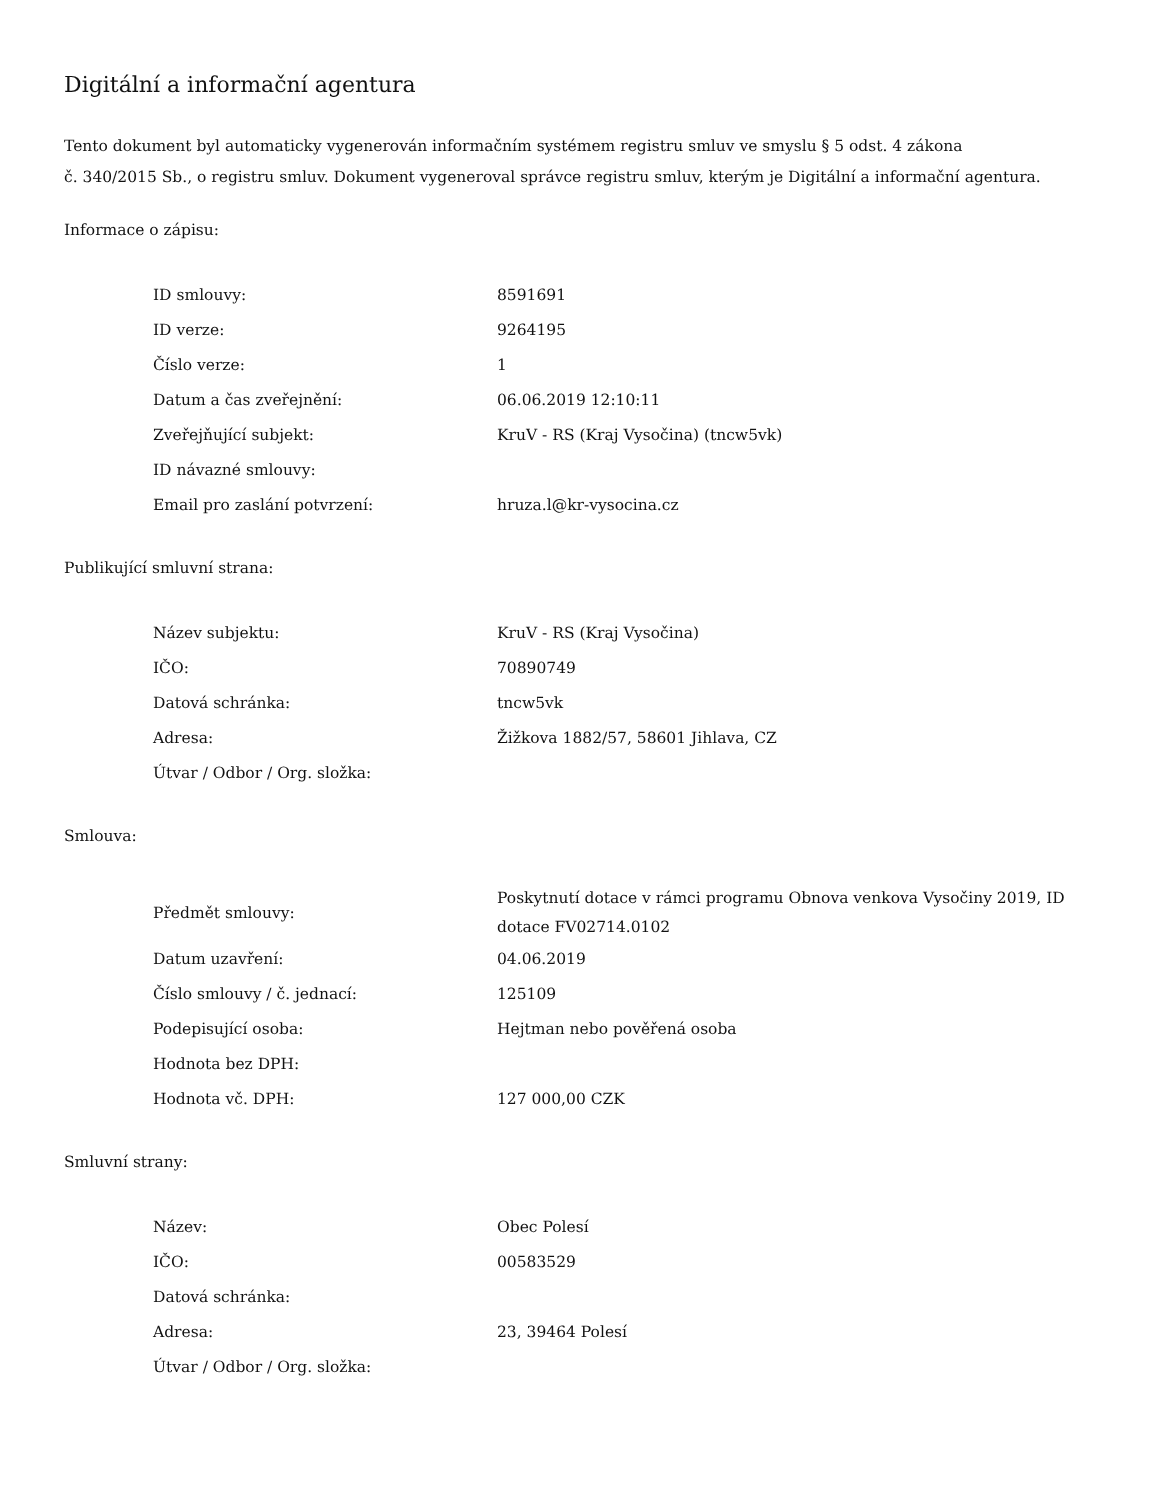Digitální a informační agentura
Tento dokument byl automaticky vygenerován informačním systémem registru smluv ve smyslu § 5 odst. 4 zákona
č. 340/2015 Sb., o registru smluv. Dokument vygeneroval správce registru smluv, kterým je Digitální a informační agentura.
Informace o zápisu:
| ID smlouvy: | 8591691 |
| ID verze: | 9264195 |
| Číslo verze: | 1 |
| Datum a čas zveřejnění: | 06.06.2019 12:10:11 |
| Zveřejňující subjekt: | KruV - RS (Kraj Vysočina) (tncw5vk) |
| ID návazné smlouvy: | |
| Email pro zaslání potvrzení: | hruza.l@kr-vysocina.cz |
Publikující smluvní strana:
| Název subjektu: | KruV - RS (Kraj Vysočina) |
| IČO: | 70890749 |
| Datová schránka: | tncw5vk |
| Adresa: | Žižkova 1882/57, 58601 Jihlava, CZ |
| Útvar / Odbor / Org. složka: | |
Smlouva:
| Předmět smlouvy: | Poskytnutí dotace v rámci programu Obnova venkova Vysočiny 2019, ID dotace FV02714.0102 |
| Datum uzavření: | 04.06.2019 |
| Číslo smlouvy / č. jednací: | 125109 |
| Podepisující osoba: | Hejtman nebo pověřená osoba |
| Hodnota bez DPH: | |
| Hodnota vč. DPH: | 127 000,00 CZK |
Smluvní strany:
| Název: | Obec Polesí |
| IČO: | 00583529 |
| Datová schránka: | |
| Adresa: | 23, 39464 Polesí |
| Útvar / Odbor / Org. složka: | |